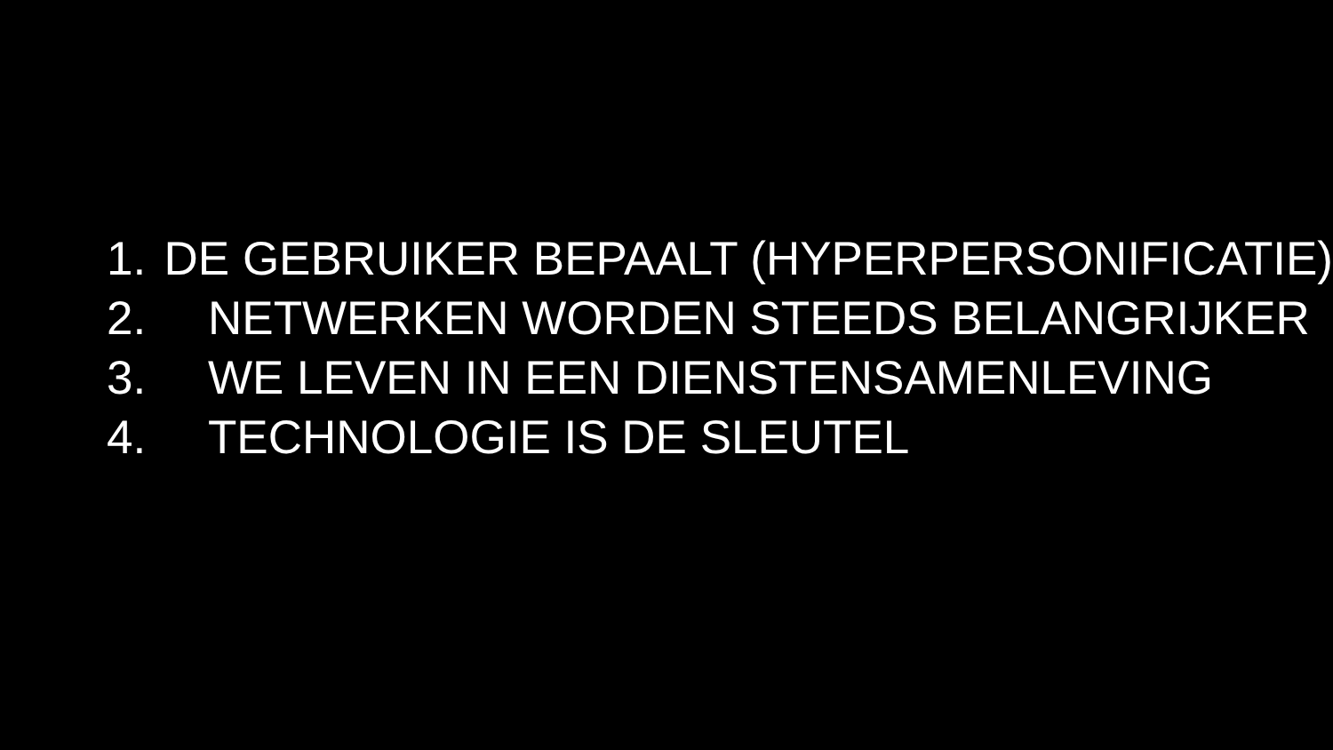1. DE GEBRUIKER BEPAALT (HYPERPERSONIFICATIE)
2. NETWERKEN WORDEN STEEDS BELANGRIJKER
3. WE LEVEN IN EEN DIENSTENSAMENLEVING
4. TECHNOLOGIE IS DE SLEUTEL